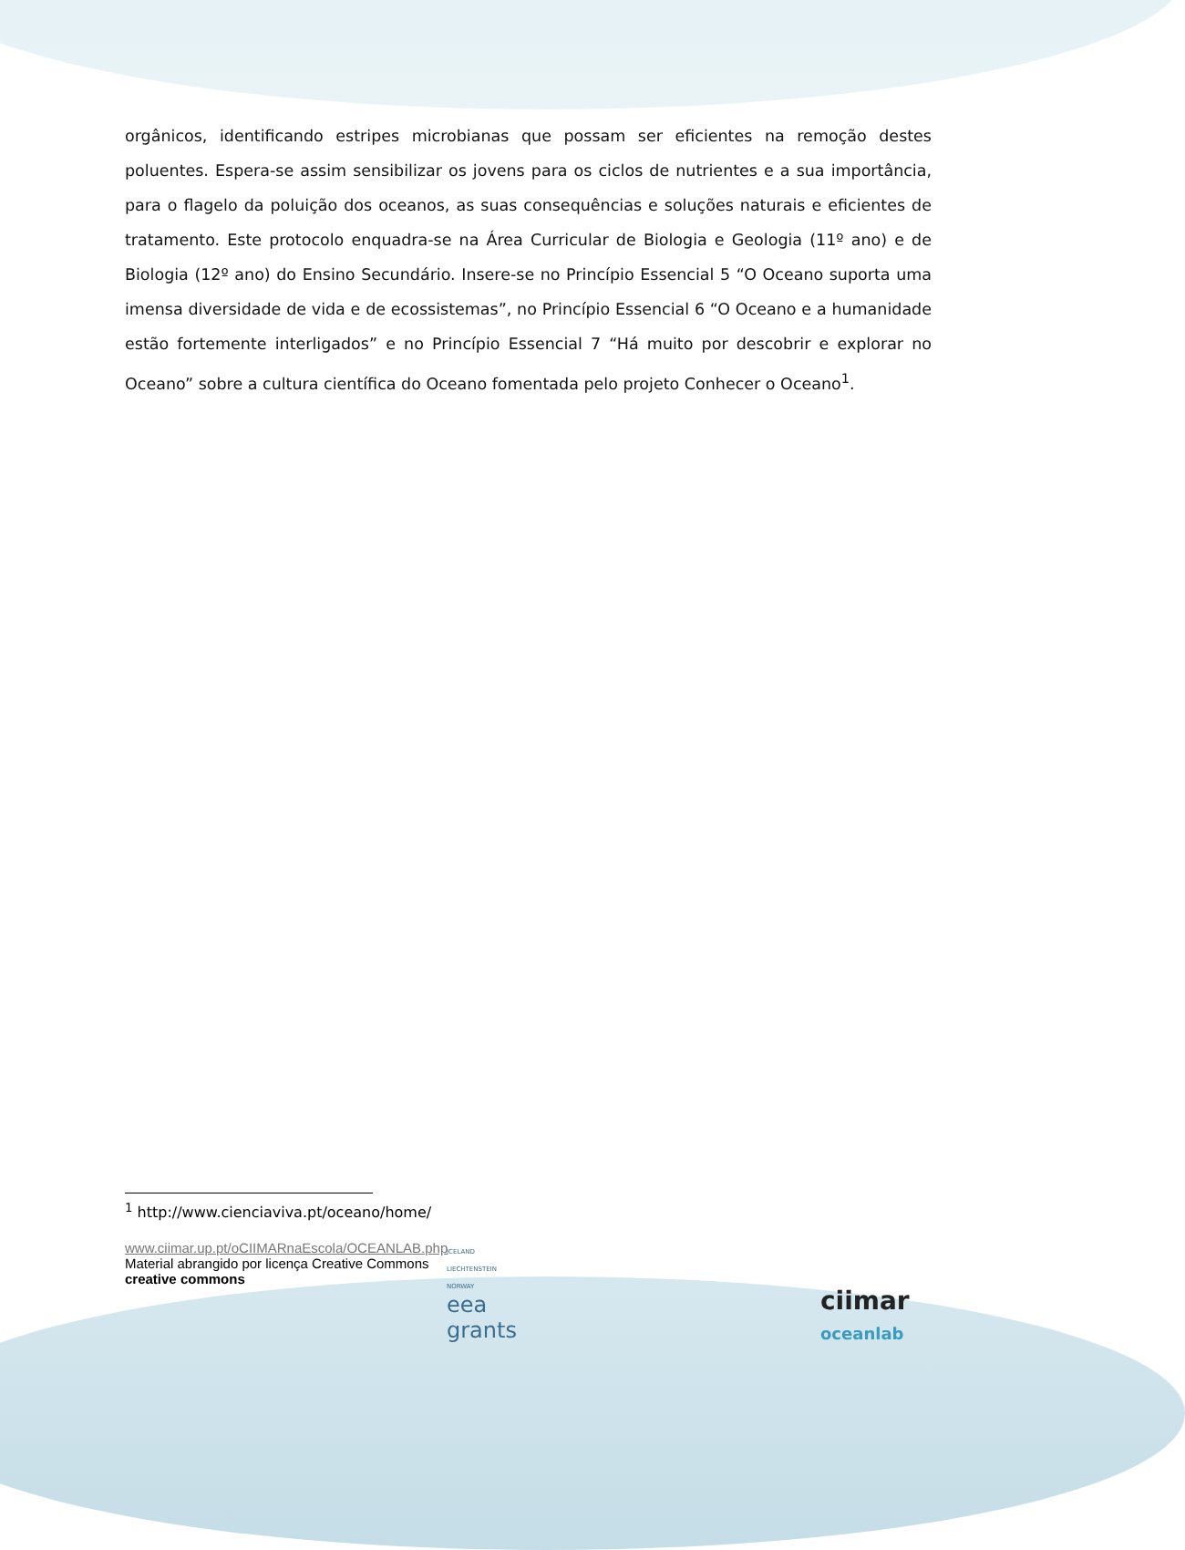orgânicos, identificando estripes microbianas que possam ser eficientes na remoção destes poluentes. Espera-se assim sensibilizar os jovens para os ciclos de nutrientes e a sua importância, para o flagelo da poluição dos oceanos, as suas consequências e soluções naturais e eficientes de tratamento. Este protocolo enquadra-se na Área Curricular de Biologia e Geologia (11º ano) e de Biologia (12º ano) do Ensino Secundário. Insere-se no Princípio Essencial 5 “O Oceano suporta uma imensa diversidade de vida e de ecossistemas”, no Princípio Essencial 6 “O Oceano e a humanidade estão fortemente interligados” e no Princípio Essencial 7 “Há muito por descobrir e explorar no Oceano” sobre a cultura científica do Oceano fomentada pelo projeto Conhecer o Oceano<sup>1</sup>.
<sup>1</sup> http://www.cienciaviva.pt/oceano/home/
www.ciimar.up.pt/oCIIMARnaEscola/OCEANLAB.php
Material abrangido por licença Creative Commons
creative commons
ICELAND
LIECHTENSTEIN
NORWAY
eea
grants
ciimar
oceanlab